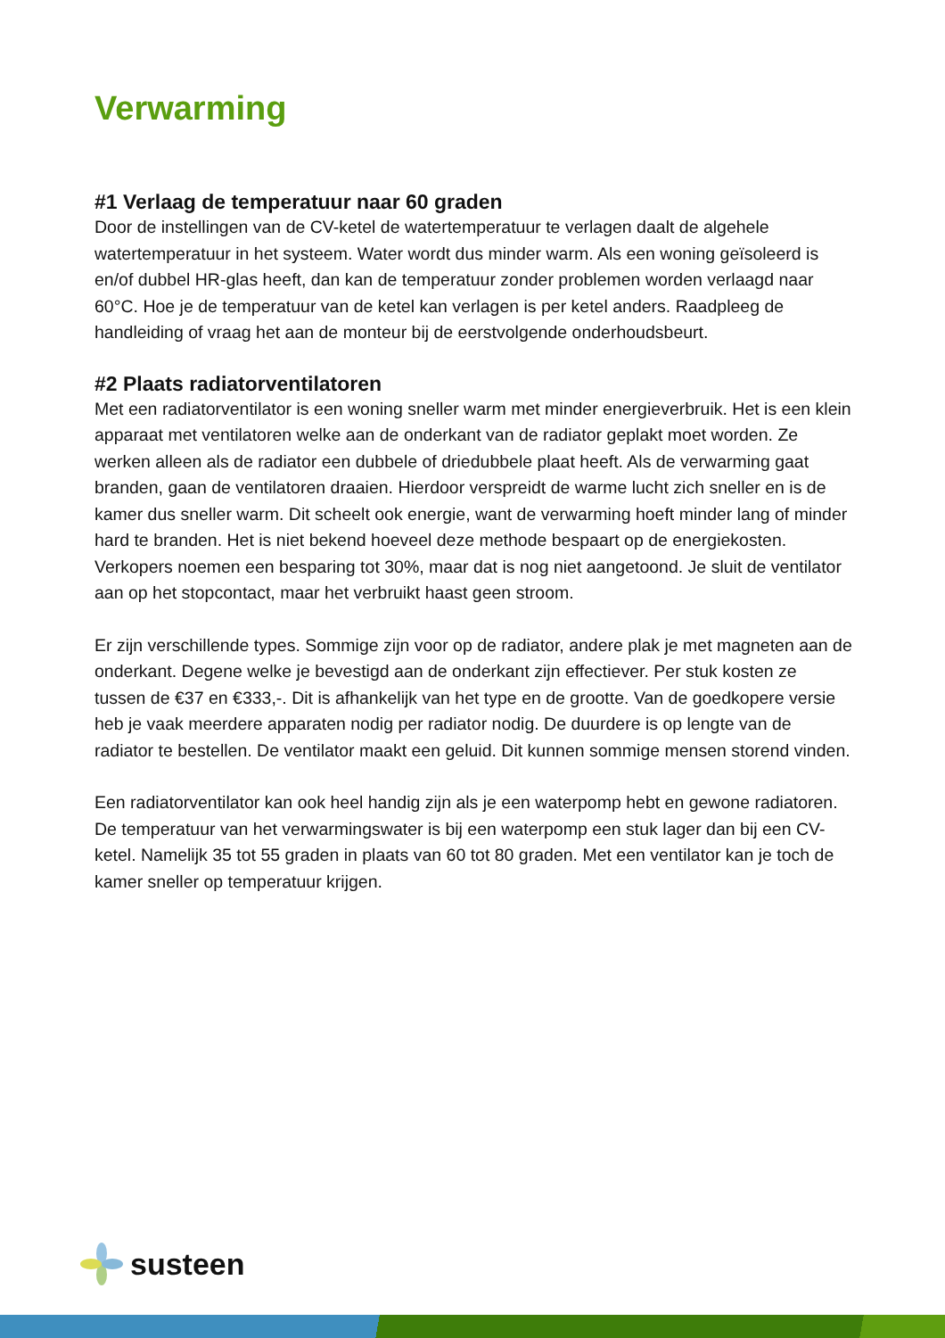Verwarming
#1 Verlaag de temperatuur naar 60 graden
Door de instellingen van de CV-ketel de watertemperatuur te verlagen daalt de algehele watertemperatuur in het systeem. Water wordt dus minder warm. Als een woning geïsoleerd is en/of dubbel HR-glas heeft, dan kan de temperatuur zonder problemen worden verlaagd naar 60°C. Hoe je de temperatuur van de ketel kan verlagen is per ketel anders. Raadpleeg de handleiding of vraag het aan de monteur bij de eerstvolgende onderhoudsbeurt.
#2 Plaats radiatorventilatoren
Met een radiatorventilator is een woning sneller warm met minder energieverbruik. Het is een klein apparaat met ventilatoren welke aan de onderkant van de radiator geplakt moet worden. Ze werken alleen als de radiator een dubbele of driedubbele plaat heeft. Als de verwarming gaat branden, gaan de ventilatoren draaien. Hierdoor verspreidt de warme lucht zich sneller en is de kamer dus sneller warm. Dit scheelt ook energie, want de verwarming hoeft minder lang of minder hard te branden. Het is niet bekend hoeveel deze methode bespaart op de energiekosten. Verkopers noemen een besparing tot 30%, maar dat is nog niet aangetoond. Je sluit de ventilator aan op het stopcontact, maar het verbruikt haast geen stroom.
Er zijn verschillende types. Sommige zijn voor op de radiator, andere plak je met magneten aan de onderkant. Degene welke je bevestigd aan de onderkant zijn effectiever. Per stuk kosten ze tussen de €37 en €333,-. Dit is afhankelijk van het type en de grootte. Van de goedkopere versie heb je vaak meerdere apparaten nodig per radiator nodig. De duurdere is op lengte van de radiator te bestellen. De ventilator maakt een geluid. Dit kunnen sommige mensen storend vinden.
Een radiatorventilator kan ook heel handig zijn als je een waterpomp hebt en gewone radiatoren. De temperatuur van het verwarmingswater is bij een waterpomp een stuk lager dan bij een CV-ketel. Namelijk 35 tot 55 graden in plaats van 60 tot 80 graden. Met een ventilator kan je toch de kamer sneller op temperatuur krijgen.
susteen